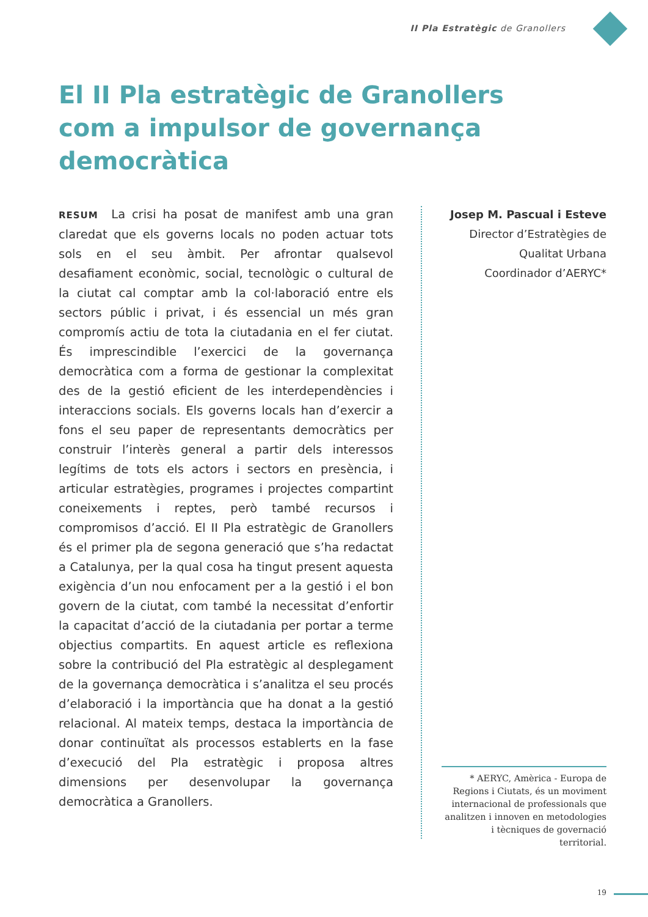II Pla Estratègic de Granollers
El II Pla estratègic de Granollers com a impulsor de governança democràtica
RESUM La crisi ha posat de manifest amb una gran claredat que els governs locals no poden actuar tots sols en el seu àmbit. Per afrontar qualsevol desafiament econòmic, social, tecnològic o cultural de la ciutat cal comptar amb la col·laboració entre els sectors públic i privat, i és essencial un més gran compromís actiu de tota la ciutadania en el fer ciutat. És imprescindible l’exercici de la governança democràtica com a forma de gestionar la complexitat des de la gestió eficient de les interdependències i interaccions socials. Els governs locals han d’exercir a fons el seu paper de representants democràtics per construir l’interès general a partir dels interessos legítims de tots els actors i sectors en presència, i articular estratègies, programes i projectes compartint coneixements i reptes, però també recursos i compromisos d’acció. El II Pla estratègic de Granollers és el primer pla de segona generació que s’ha redactat a Catalunya, per la qual cosa ha tingut present aquesta exigència d’un nou enfocament per a la gestió i el bon govern de la ciutat, com també la necessitat d’enfortir la capacitat d’acció de la ciutadania per portar a terme objectius compartits. En aquest article es reflexiona sobre la contribució del Pla estratègic al desplegament de la governança democràtica i s’analitza el seu procés d’elaboració i la importància que ha donat a la gestió relacional. Al mateix temps, destaca la importància de donar continuïtat als processos establerts en la fase d’execució del Pla estratègic i proposa altres dimensions per desenvolupar la governança democràtica a Granollers.
Josep M. Pascual i Esteve
Director d’Estratègies de
Qualitat Urbana
Coordinador d’AERYC*
* AERYC, Amèrica - Europa de Regions i Ciutats, és un moviment internacional de professionals que analitzen i innoven en metodologies i tècniques de governació territorial.
19